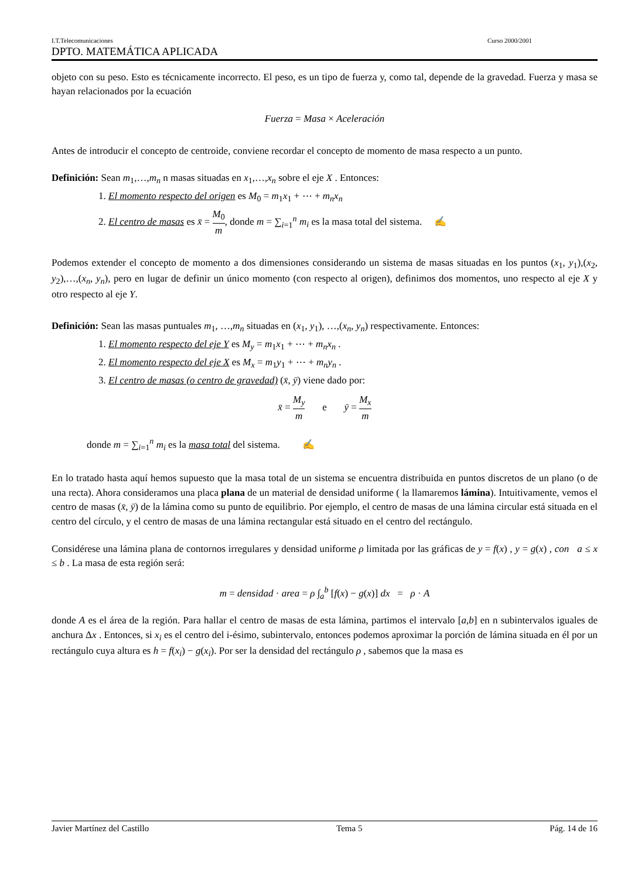I.T.Telecomunicaciones Curso 2000/2001
DPTO. MATEMÁTICA APLICADA
objeto con su peso. Esto es técnicamente incorrecto. El peso, es un tipo de fuerza y, como tal, depende de la gravedad. Fuerza y masa se hayan relacionados por la ecuación
Fuerza = Masa × Aceleración
Antes de introducir el concepto de centroide, conviene recordar el concepto de momento de masa respecto a un punto.
Definición: Sean m<sub>1</sub>,…,m<sub>n</sub> n masas situadas en x<sub>1</sub>,…,x<sub>n</sub> sobre el eje X . Entonces:
1. El momento respecto del origen es M<sub>0</sub> = m<sub>1</sub>x<sub>1</sub> + ⋯ + m<sub>n</sub>x<sub>n</sub>
2. El centro de masas es x̄ = M<sub>0</sub> m, donde m = ∑<sub>i=1</sub><sup>n</sup> m<sub>i</sub> es la masa total del sistema. ✍
Podemos extender el concepto de momento a dos dimensiones considerando un sistema de masas situadas en los puntos (x<sub>1</sub>, y<sub>1</sub>),(x<sub>2</sub>, y<sub>2</sub>),…,(x<sub>n</sub>, y<sub>n</sub>), pero en lugar de definir un único momento (con respecto al origen), definimos dos momentos, uno respecto al eje X y otro respecto al eje Y.
Definición: Sean las masas puntuales m<sub>1</sub>, …,m<sub>n</sub> situadas en (x<sub>1</sub>, y<sub>1</sub>), …,(x<sub>n</sub>, y<sub>n</sub>) respectivamente. Entonces:
1. El momento respecto del eje Y es M<sub>y</sub> = m<sub>1</sub>x<sub>1</sub> + ⋯ + m<sub>n</sub>x<sub>n</sub> .
2. El momento respecto del eje X es M<sub>x</sub> = m<sub>1</sub>y<sub>1</sub> + ⋯ + m<sub>n</sub>y<sub>n</sub> .
3. El centro de masas (o centro de gravedad) (x̄, ȳ) viene dado por:
x̄ = M<sub>y</sub> m e ȳ = M<sub>x</sub> m
donde m = ∑<sub>i=1</sub><sup>n</sup> m<sub>i</sub> es la masa total del sistema. ✍
En lo tratado hasta aquí hemos supuesto que la masa total de un sistema se encuentra distribuida en puntos discretos de un plano (o de una recta). Ahora consideramos una placa plana de un material de densidad uniforme ( la llamaremos lámina). Intuitivamente, vemos el centro de masas (x̄, ȳ) de la lámina como su punto de equilibrio. Por ejemplo, el centro de masas de una lámina circular está situada en el centro del círculo, y el centro de masas de una lámina rectangular está situado en el centro del rectángulo.
Considérese una lámina plana de contornos irregulares y densidad uniforme ρ limitada por las gráficas de y = f(x) , y = g(x) , con a ≤ x ≤ b . La masa de esta región será:
m = densidad · area = ρ ∫<sub>a</sub><sup>b</sup> [f(x) − g(x)] dx = ρ · A
donde A es el área de la región. Para hallar el centro de masas de esta lámina, partimos el intervalo [a,b] en n subintervalos iguales de anchura Δx . Entonces, si x<sub>i</sub> es el centro del i-ésimo, subintervalo, entonces podemos aproximar la porción de lámina situada en él por un rectángulo cuya altura es h = f(x<sub>i</sub>) − g(x<sub>i</sub>). Por ser la densidad del rectángulo ρ , sabemos que la masa es
Javier Martínez del Castillo Tema 5 Pág. 14 de 16